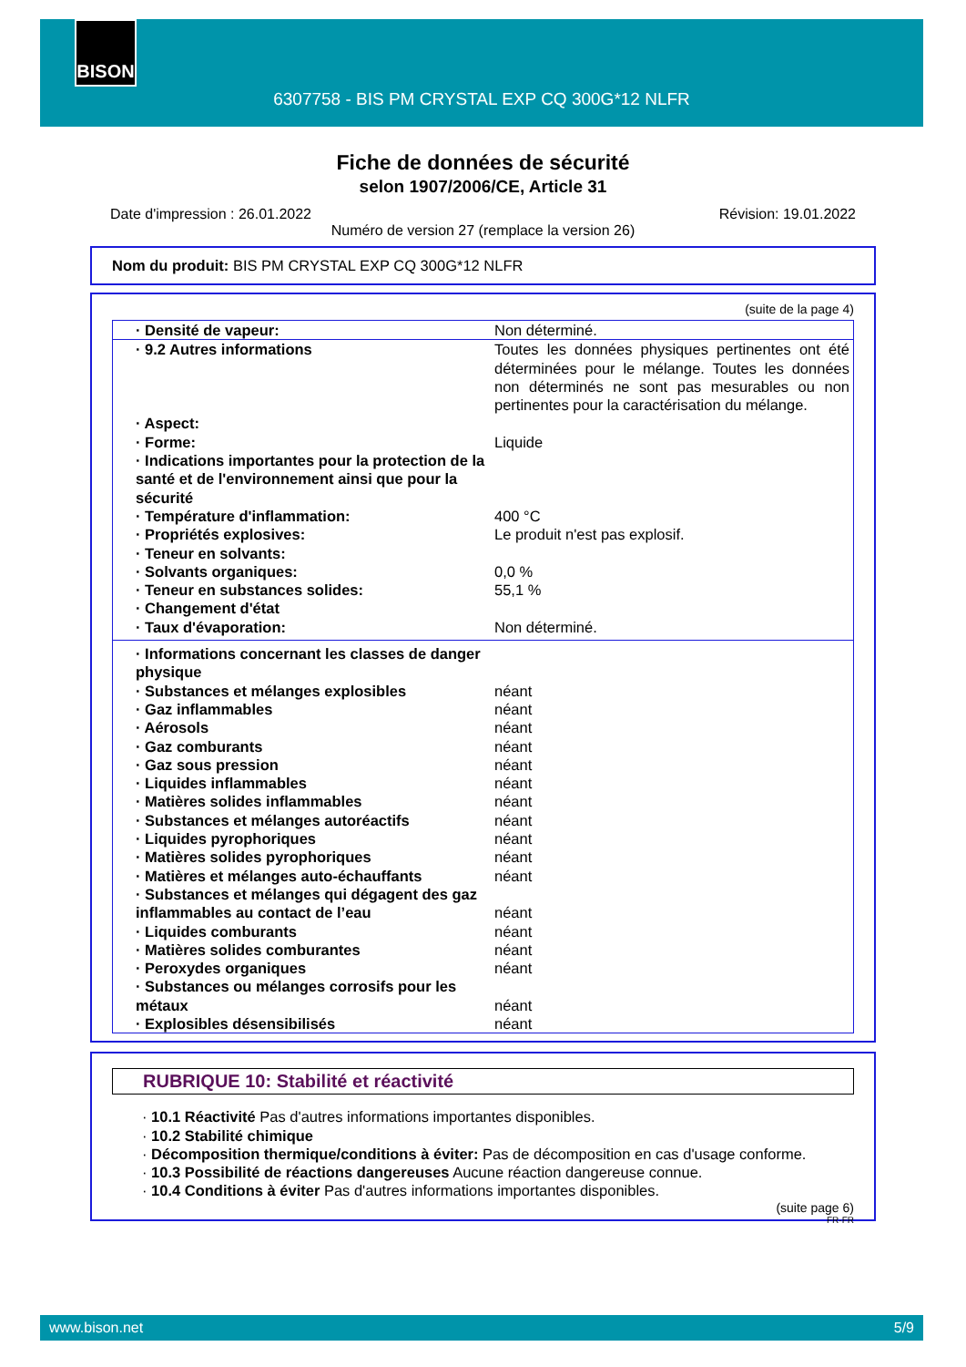BISON
6307758 - BIS PM CRYSTAL EXP CQ 300G*12 NLFR
Fiche de données de sécurité
selon 1907/2006/CE, Article 31
Date d'impression : 26.01.2022 Révision: 19.01.2022
Numéro de version 27 (remplace la version 26)
Nom du produit: BIS PM CRYSTAL EXP CQ 300G*12 NLFR
(suite de la page 4)
| · Densité de vapeur: | Non déterminé. |
| · 9.2 Autres informations | Toutes les données physiques pertinentes ont été déterminées pour le mélange. Toutes les données non déterminés ne sont pas mesurables ou non pertinentes pour la caractérisation du mélange. |
| · Aspect: | |
| · Forme: | Liquide |
| · Indications importantes pour la protection de la santé et de l'environnement ainsi que pour la sécurité | |
| · Température d'inflammation: | 400 °C |
| · Propriétés explosives: | Le produit n'est pas explosif. |
| · Teneur en solvants: | |
| · Solvants organiques: | 0,0 % |
| · Teneur en substances solides: | 55,1 % |
| · Changement d'état | |
| · Taux d'évaporation: | Non déterminé. |
| · Informations concernant les classes de danger physique | |
| · Substances et mélanges explosibles | néant |
| · Gaz inflammables | néant |
| · Aérosols | néant |
| · Gaz comburants | néant |
| · Gaz sous pression | néant |
| · Liquides inflammables | néant |
| · Matières solides inflammables | néant |
| · Substances et mélanges autoréactifs | néant |
| · Liquides pyrophoriques | néant |
| · Matières solides pyrophoriques | néant |
| · Matières et mélanges auto-échauffants | néant |
| · Substances et mélanges qui dégagent des gaz inflammables au contact de l’eau | néant |
| · Liquides comburants | néant |
| · Matières solides comburantes | néant |
| · Peroxydes organiques | néant |
| · Substances ou mélanges corrosifs pour les métaux | néant |
| · Explosibles désensibilisés | néant |
RUBRIQUE 10: Stabilité et réactivité
· 10.1 Réactivité Pas d'autres informations importantes disponibles.
· 10.2 Stabilité chimique
· Décomposition thermique/conditions à éviter: Pas de décomposition en cas d'usage conforme.
· 10.3 Possibilité de réactions dangereuses Aucune réaction dangereuse connue.
· 10.4 Conditions à éviter Pas d'autres informations importantes disponibles.
(suite page 6)
FR-FR
www.bison.net 5/9